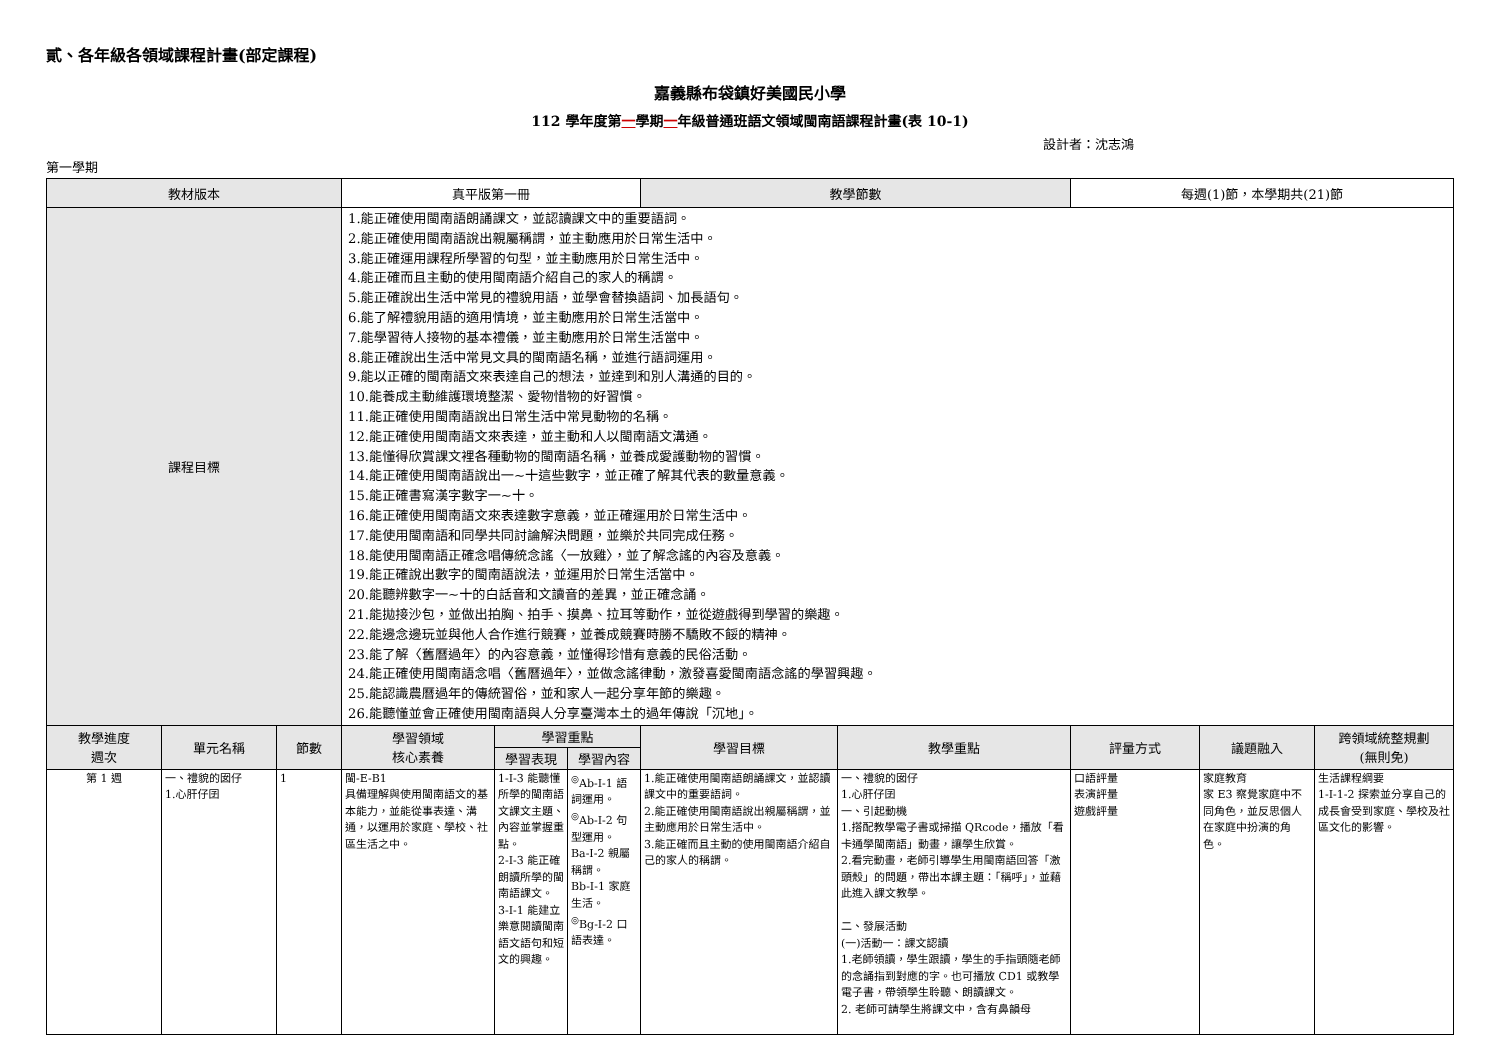貳、各年級各領域課程計畫(部定課程)
嘉義縣布袋鎮好美國民小學
112 學年度第一學期一年級普通班語文領域閩南語課程計畫(表 10-1)
設計者：沈志鴻
第一學期
| 教材版本 | | | 真平版第一冊 | | | 教學節數 | | 每週(1)節，本學期共(21)節 | | |
| 課程目標 | | | 1.能正確使用閩南語朗誦課文，並認讀課文中的重要語詞。 2.能正確使用閩南語說出親屬稱謂，並主動應用於日常生活中。 3.能正確運用課程所學習的句型，並主動應用於日常生活中。 4.能正確而且主動的使用閩南語介紹自己的家人的稱謂。 5.能正確說出生活中常見的禮貌用語，並學會替換語詞、加長語句。 6.能了解禮貌用語的適用情境，並主動應用於日常生活當中。 7.能學習待人接物的基本禮儀，並主動應用於日常生活當中。 8.能正確說出生活中常見文具的閩南語名稱，並進行語詞運用。 9.能以正確的閩南語文來表達自己的想法，並達到和別人溝通的目的。 10.能養成主動維護環境整潔、愛物惜物的好習慣。 11.能正確使用閩南語說出日常生活中常見動物的名稱。 12.能正確使用閩南語文來表達，並主動和人以閩南語文溝通。 13.能懂得欣賞課文裡各種動物的閩南語名稱，並養成愛護動物的習慣。 14.能正確使用閩南語說出一~十這些數字，並正確了解其代表的數量意義。 15.能正確書寫漢字數字一~十。 16.能正確使用閩南語文來表達數字意義，並正確運用於日常生活中。 17.能使用閩南語和同學共同討論解決問題，並樂於共同完成任務。 18.能使用閩南語正確念唱傳統念謠〈一放雞〉，並了解念謠的內容及意義。 19.能正確說出數字的閩南語說法，並運用於日常生活當中。 20.能聽辨數字一~十的白話音和文讀音的差異，並正確念誦。 21.能拋接沙包，並做出拍胸、拍手、摸鼻、拉耳等動作，並從遊戲得到學習的樂趣。 22.能邊念邊玩並與他人合作進行競賽，並養成競賽時勝不驕敗不餒的精神。 23.能了解〈舊曆過年〉的內容意義，並懂得珍惜有意義的民俗活動。 24.能正確使用閩南語念唱〈舊曆過年〉，並做念謠律動，激發喜愛閩南語念謠的學習興趣。 25.能認識農曆過年的傳統習俗，並和家人一起分享年節的樂趣。 26.能聽懂並會正確使用閩南語與人分享臺灣本土的過年傳說「沉地」。 | | | | | | | |
| 教學進度 週次 | 單元名稱 | 節數 | 學習領域 核心素養 | 學習重點 | | 學習目標 | 教學重點 | 評量方式 | 議題融入 | 跨領域統整規劃 (無則免) |
| | | | | 學習表現 | 學習內容 | | | | | |
| 第 1 週 | 一、禮貌的囡仔 1.心肝仔囝 | 1 | 閩-E-B1 具備理解與使用閩南語文的基本能力，並能從事表達、溝通，以運用於家庭、學校、社區生活之中。 | 1-Ⅰ-3 能聽懂所學的閩南語文課文主題、內容並掌握重點。 2-Ⅰ-3 能正確朗讀所學的閩南語課文。 3-Ⅰ-1 能建立樂意閱讀閩南語文語句和短文的興趣。 | <sup>◎</sup>Ab-Ⅰ-1 語詞運用。 <sup>◎</sup>Ab-Ⅰ-2 句型運用。 Ba-Ⅰ-2 親屬稱謂。 Bb-Ⅰ-1 家庭生活。 <sup>◎</sup>Bg-Ⅰ-2 口語表達。 | 1.能正確使用閩南語朗誦課文，並認讀課文中的重要語詞。 2.能正確使用閩南語說出親屬稱謂，並主動應用於日常生活中。 3.能正確而且主動的使用閩南語介紹自己的家人的稱謂。 | 一、禮貌的囡仔 1.心肝仔囝 一、引起動機 1.搭配教學電子書或掃描 QRcode，播放「看卡通學閩南語」動畫，讓學生欣賞。 2.看完動畫，老師引導學生用閩南語回答「激頭殼」的問題，帶出本課主題：「稱呼」，並藉此進入課文教學。 二、發展活動 (一)活動一：課文認讀 1.老師領讀，學生跟讀，學生的手指頭隨老師的念誦指到對應的字。也可播放 CD1 或教學電子書，帶領學生聆聽、朗讀課文。 2. 老師可請學生將課文中，含有鼻韻母 | 口語評量 表演評量 遊戲評量 | 家庭教育 家 E3 察覺家庭中不同角色，並反思個人在家庭中扮演的角色。 | 生活課程綱要 1-Ⅰ-1-2 探索並分享自己的成長會受到家庭、學校及社區文化的影響。 |